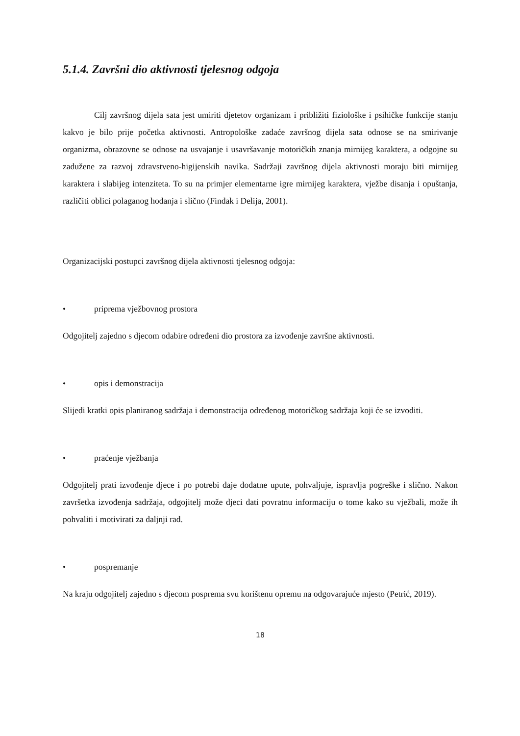5.1.4. Završni dio aktivnosti tjelesnog odgoja
Cilj završnog dijela sata jest umiriti djetetov organizam i približiti fiziološke i psihičke funkcije stanju kakvo je bilo prije početka aktivnosti. Antropološke zadaće završnog dijela sata odnose se na smirivanje organizma, obrazovne se odnose na usvajanje i usavršavanje motoričkih znanja mirnijeg karaktera, a odgojne su zadužene za razvoj zdravstveno-higijenskih navika. Sadržaji završnog dijela aktivnosti moraju biti mirnijeg karaktera i slabijeg intenziteta. To su na primjer elementarne igre mirnijeg karaktera, vježbe disanja i opuštanja, različiti oblici polaganog hodanja i slično (Findak i Delija, 2001).
Organizacijski postupci završnog dijela aktivnosti tjelesnog odgoja:
• priprema vježbovnog prostora
Odgojitelj zajedno s djecom odabire određeni dio prostora za izvođenje završne aktivnosti.
• opis i demonstracija
Slijedi kratki opis planiranog sadržaja i demonstracija određenog motoričkog sadržaja koji će se izvoditi.
• praćenje vježbanja
Odgojitelj prati izvođenje djece i po potrebi daje dodatne upute, pohvaljuje, ispravlja pogreške i slično. Nakon završetka izvođenja sadržaja, odgojitelj može djeci dati povratnu informaciju o tome kako su vježbali, može ih pohvaliti i motivirati za daljnji rad.
• pospremanje
Na kraju odgojitelj zajedno s djecom posprema svu korištenu opremu na odgovarajuće mjesto (Petrić, 2019).
18